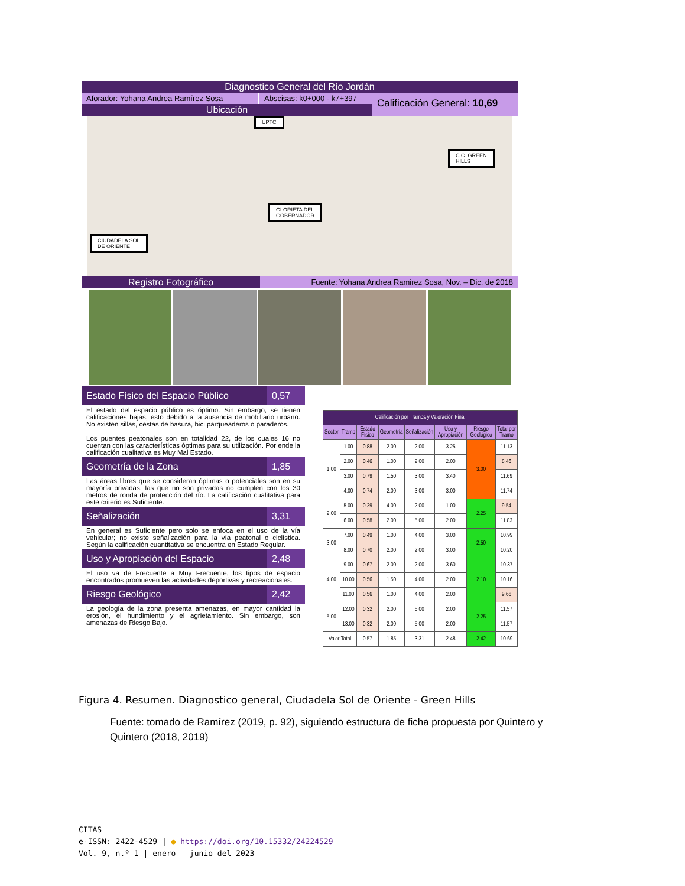Diagnostico General del Río Jordán
Aforador: Yohana Andrea Ramírez Sosa
Abscisas: k0+000 - k7+397
Ubicación
Calificación General: 10,69
UPTC
C.C. GREEN
HILLS
GLORIETA DEL
GOBERNADOR
CIUDADELA SOL
DE ORIENTE
Registro Fotográfico
Fuente: Yohana Andrea Ramirez Sosa, Nov. – Dic. de 2018
Estado Físico del Espacio Público 0,57
El estado del espacio público es óptimo. Sin embargo, se tienen calificaciones bajas, esto debido a la ausencia de mobiliario urbano. No existen sillas, cestas de basura, bici parqueaderos o paraderos.
Los puentes peatonales son en totalidad 22, de los cuales 16 no cuentan con las características óptimas para su utilización. Por ende la calificación cualitativa es Muy Mal Estado.
Geometría de la Zona 1,85
Las áreas libres que se consideran óptimas o potenciales son en su mayoría privadas; las que no son privadas no cumplen con los 30 metros de ronda de protección del río. La calificación cualitativa para este criterio es Suficiente.
Señalización 3,31
En general es Suficiente pero solo se enfoca en el uso de la vía vehicular; no existe señalización para la vía peatonal o ciclística. Según la calificación cuantitativa se encuentra en Estado Regular.
Uso y Apropiación del Espacio 2,48
El uso va de Frecuente a Muy Frecuente, los tipos de espacio encontrados promueven las actividades deportivas y recreacionales.
Riesgo Geológico 2,42
La geología de la zona presenta amenazas, en mayor cantidad la erosión, el hundimiento y el agrietamiento. Sin embargo, son amenazas de Riesgo Bajo.
| Calificación por Tramos y Valoración Final | | | | | | | |
| --- | --- | --- | --- | --- | --- | --- | --- |
| Sector | Tramo | Estado Físico | Geometría | Señalización | Uso y Apropiación | Riesgo Geológico | Total por Tramo |
| 1.00 | 1.00 | 0.88 | 2.00 | 2.00 | 3.25 | 3.00 | 11.13 |
| | 2.00 | 0.46 | 1.00 | 2.00 | 2.00 | | 8.46 |
| | 3.00 | 0.79 | 1.50 | 3.00 | 3.40 | | 11.69 |
| | 4.00 | 0.74 | 2.00 | 3.00 | 3.00 | | 11.74 |
| 2.00 | 5.00 | 0.29 | 4.00 | 2.00 | 1.00 | 2.25 | 9.54 |
| | 6.00 | 0.58 | 2.00 | 5.00 | 2.00 | | 11.83 |
| 3.00 | 7.00 | 0.49 | 1.00 | 4.00 | 3.00 | 2.50 | 10.99 |
| | 8.00 | 0.70 | 2.00 | 2.00 | 3.00 | | 10.20 |
| 4.00 | 9.00 | 0.67 | 2.00 | 2.00 | 3.60 | 2.10 | 10.37 |
| | 10.00 | 0.56 | 1.50 | 4.00 | 2.00 | | 10.16 |
| | 11.00 | 0.56 | 1.00 | 4.00 | 2.00 | | 9.66 |
| 5.00 | 12.00 | 0.32 | 2.00 | 5.00 | 2.00 | 2.25 | 11.57 |
| | 13.00 | 0.32 | 2.00 | 5.00 | 2.00 | | 11.57 |
| Valor Total | | 0.57 | 1.85 | 3.31 | 2.48 | 2.42 | 10.69 |
Figura 4. Resumen. Diagnostico general, Ciudadela Sol de Oriente - Green Hills
Fuente: tomado de Ramírez (2019, p. 92), siguiendo estructura de ficha propuesta por Quintero y Quintero (2018, 2019)
CITAS
e-ISSN: 2422-4529 | ● https://doi.org/10.15332/24224529
Vol. 9, n.º 1 | enero – junio del 2023